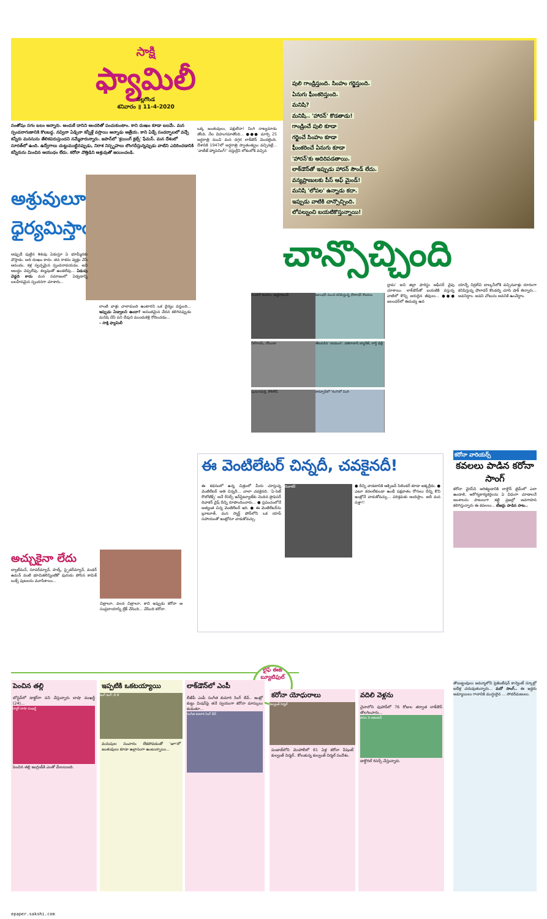సాక్షి
ఫ్యామిలీ
నల్లగొండ
శనివారం ॥ 11-4-2020
పులి గాండ్రిస్తుంది. సింహం గర్జిస్తుంది.
ఏనుగు ఘీంకరిస్తుంది.
మనిషి?
మనిషి.. 'హారన్‌' కొడతాడు!
గాండ్రించే పులి కూడా
గర్జించే సింహం కూడా
ఘీంకరించే ఏనుగు కూడా
'హారన్‌'కు అదిరిపడతాయి.
లాక్‌డౌన్‌తో ఇప్పుడు హారన్‌ సౌండ్‌ లేదు.
వన్యప్రాణులకు పీస్‌ ఆఫ్‌ మైండ్‌!
మనిషి 'లోపల' ఉన్నాడు కదా.
ఇప్పుడు వాటికి చాన్సొచ్చింది.
లోపల్నుంచి బయటికొస్తున్నాయి!
చాన్సొచ్చింది
సంతోషం సగం బలం అన్నారు. అందుకే దానిని అందరితో పంచుకుంటాం. కాని దుఃఖం కూడా బలమే. మన స్పందనాగుణానికి కొలబద్ద. నవ్వినా ఏడ్చినా కన్నీళ్లే వస్తాయి అన్నాడు ఆత్రేయ. కాని ఏడ్చే సందర్భాలలో వచ్చే కన్నీరు మనసును తేలికపరుస్తుందని నమ్మేవారున్నారు. జపాన్‌లో 'క్రయింగ్‌ క్లబ్స్‌' ఫేమస్‌. మన దేశంలో సూరత్‌లో ఉంది. ఉద్వేగాలు చుట్టుముట్టినప్పుడు, నిరాశ నిస్పృహలు లొంగదీస్తున్నప్పుడు వాటిని ఎదిరించడానికి కన్నీరును మించిన ఆయుధం లేదు. కరోనా వొత్తిడిని అశ్రువుతో జయించండి.
అశ్రువులూ ధైర్యమిస్తాయి
అప్పుడే పుట్టిన శిశువు ఏడుస్తూ ఏ భూమ్మీదకు వొస్తాడు. అది దుఃఖం కాదు. తన రాకను వ్యక్తం చేసే ఆనందం. కళ్ల స్వచ్ఛమైన స్పందనావయవం. అవి అబద్ధం చెప్పలేవు. కల్మషంతో ఉండలేవు... ఏడుపు చెడ్డది కాదు మన సమాజంలో ఏడ్వడాన్ని బలహీనమైన స్పందనగా చూశారు...
లాంటి వాళ్లు చాలామంది ఉంటారని ఒక దైర్యం వస్తుంది... ఇప్పుడు ఏడ్వాలని ఉందా? అనంతమైన వేదన కలిగినప్పుడు మనిషి చేసే పని దేవుని ముందుకెళ్లి రోదించడం...
– సాక్షి ఫ్యామిలీ
ఒక్క జంతువులు, పక్షులేనా! నింగి నాట్యమాడు తోంది. నేల విహంగమాతోంది... ●●● మార్చి 25 అర్ధరాత్రి నుంచి మన దగ్గర లాక్‌డౌన్‌ మొదలైంది. దేశానికి 1947లో అర్ధరాత్రి స్వాతంత్య్రం వచ్చినట్లే... 'వాటీజ్‌ హ్యాపెనింగ్‌!' దస్తుర్లేని లోకంలోకి వచ్చిన
సంబార్‌ జింకలు, ఉత్తరాఖండ్‌
నీల్‌గాయ్‌, నోయిడా
పునుగుపిల్లి, కోళికోడ్‌
జలంధర్‌ నుంచి కనిపిస్తున్న ధౌలాధర్‌ కొండలు
తేటపడిన 'యమున': వజీరాబాద్‌ బ్యారేజ్‌, నార్త్‌ ఢిల్లీ
కాన్పూర్‌లో 'గంగ'లో నింగి
ధ్రామ' అని జిల్లా ఫారెస్టు ఆఫీసర్‌ వైపు చూశాయి. లాక్‌డౌన్‌తో బయటికి వస్తున్న వాటిలో కొన్ని అరుదైన జీవులు... ●●● జలంధర్‌లో ఈమధ్య ఉద
యాన్నే నిద్రలేచి బాల్కనీలోకి వచ్చినవాళ్లు దూరంగా కనిపిస్తున్న ధౌలాధర్‌ కొండల్ని చూసి షాక్‌ తిన్నారు... అవనిద్దాం. అవని చోటును అవనికే ఉంచేద్దాం.
ఈ వెంటిలేటర్‌ చిన్నదీ, చవకైనదీ!
ఈ కథనంలో ఉన్న చిత్రంలో మీరు చూస్తున్న వెంటిలేటర్‌ అతి చిన్నదీ... చాలా చవకైనది. 'ఏ-సెట్‌ రొబోటిక్స్‌' అనే రీసెర్చ్‌ ఇన్‌స్టిట్యూట్‌కు చెందిన ప్రొఫెసర్‌ దివాకర్‌ వైష్‌ దీన్ని రూపొందించారు... ● ప్రపంచంలోనే అత్యంత చిన్న వెంటిలేటర్‌ ఇది. ● ఈ వెంటిలేటర్‌ను బ్లూటూత్‌, మన స్మార్ట్‌ ఫోన్‌లోని ఒక యాప్‌ సహాయంతో ఇంట్లోనూ వాడుకోవచ్చు.
దివాకర్‌
● దీన్ని వాడటానికి ఆక్సిజన్‌ సిలెండర్‌ కూడా అక్కర్లేదు. ● ఎటూ కదలలేకుండా ఉండే పక్షవాతం రోగులు దీన్ని కొని ఇంట్లోనే వాడుకోవచ్చు... పరిశ్రమకు అందిస్తాం. అదీ మన సత్తా!!
కరోనా వారియర్స్‌
కవలలు పాడిన కరోనా సాంగ్‌
కరోనా వైరస్‌ని అరికట్టడానికి లాక్డౌన్‌ టైమ్‌లో ఎలా ఉండాలి, ఆరోగ్యకార్యకర్తలను ఏ విధంగా చూడాలనే అంశాలను పాటలుగా కట్టి ప్రజల్లో అవగాహన కలిగిస్తున్నారు ఈ కవలలు... టీజర్లు పాడిన పాట..
అచ్చుకైనా లేదు
బ్యాట్‌మన్‌, సూపర్‌మ్యాన్‌, హల్క్‌, స్పైడర్‌మ్యాన్‌, వండర్‌ ఉమన్‌ వంటి భూమికలెన్నింటికో పురుడు పోసిన కామిక్‌ బుక్స్‌ పుటలను మూసేశాయి...
చిత్రాలూ, వలన చిత్రాలూ, కాని ఇప్పుడు కరోనా ఆ సంప్రదాయాన్ని బ్రేక్‌ చేసింది... చేసింది కరోనా.
లైఫ్‌ ఈజ్‌ బ్యూటిఫుల్‌
పెంచిన తల్లి
బోస్టన్‌లో డాక్టర్‌గా పని చేస్తున్నారు బాషా ముఖర్జీ (24)...
డాక్టర్‌ బాషా ముఖర్జీ
పెంచిన తల్లి ఇంగ్లండ్‌కి ఎంతో మేలయింది.
ఇప్పటికి ఒకటయ్యాయి
ఇంగ్‌ ఇంగ్‌, లె లె
మనుషుల సంచారం లేకపోవడంతో 'జూ'లో జంతువులు కూడా ఉల్లాసంగా ఉంటున్నాయి...
లాక్‌డౌన్‌లో ఎంపీ
బీజేపీ ఎంపీ సంగీత కుమారి సింగ్‌ దేవ్‌.. ఇంట్లో కుట్టు మిషన్‌పై తనే స్వయంగా కరోనా మాస్కులు కుడుతూ...
సంగీత కుమారి సింగ్‌ దేవ్‌
కరోనా యోధురాలు
కుల్వంత్‌ నిర్మల్‌
పంజాబ్‌లోని మొహాలీలో 81 ఏళ్ల కరోనా పేషెంట్‌ కుల్వంత్‌ నిర్మల్‌.. కోలుకున్న కుల్వంత్‌ నిర్మల్‌ సందేశం.
వదిలి వెళ్లను
చైనాలోని వుహాన్‌లో 76 రోజుల తర్వాత లాక్‌డౌన్‌ తొలగించారు...
అనిల పి అజయన్‌
డాక్టొరల్‌ రిసెర్చ్‌ చేస్తున్నారు.
తొబుట్టువులు జమ్మూలోని ప్రెజెంటేషన్‌ కాన్వెంట్‌ స్కూల్లో ఐదేళ్ల చదువుతున్నారు... మరో సాంగ్‌.. ఈ ఇద్దరు అమ్మాయిలు గానానికి ముగ్ధులైన ... సోదరీమణులు.
epaper.sakshi.com